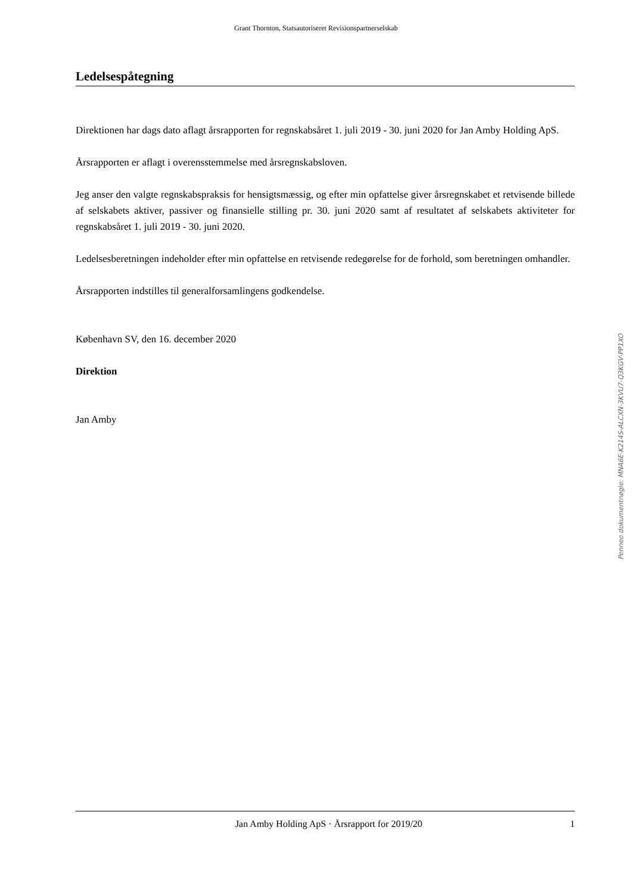Grant Thornton, Statsautoriseret Revisionspartnerselskab
Ledelsespåtegning
Direktionen har dags dato aflagt årsrapporten for regnskabsåret 1. juli 2019 - 30. juni 2020 for Jan Amby Holding ApS.
Årsrapporten er aflagt i overensstemmelse med årsregnskabsloven.
Jeg anser den valgte regnskabspraksis for hensigtsmæssig, og efter min opfattelse giver årsregnskabet et retvisende billede af selskabets aktiver, passiver og finansielle stilling pr. 30. juni 2020 samt af resultatet af selskabets aktiviteter for regnskabsåret 1. juli 2019 - 30. juni 2020.
Ledelsesberetningen indeholder efter min opfattelse en retvisende redegørelse for de forhold, som beretningen omhandler.
Årsrapporten indstilles til generalforsamlingens godkendelse.
København SV, den 16. december 2020
Direktion
Jan Amby
Penneo dokumentnøgle: MNA6E-K214S-ALCXN-3KVU7-Q3KGV-PP1XO
Jan Amby Holding ApS · Årsrapport for 2019/20 1